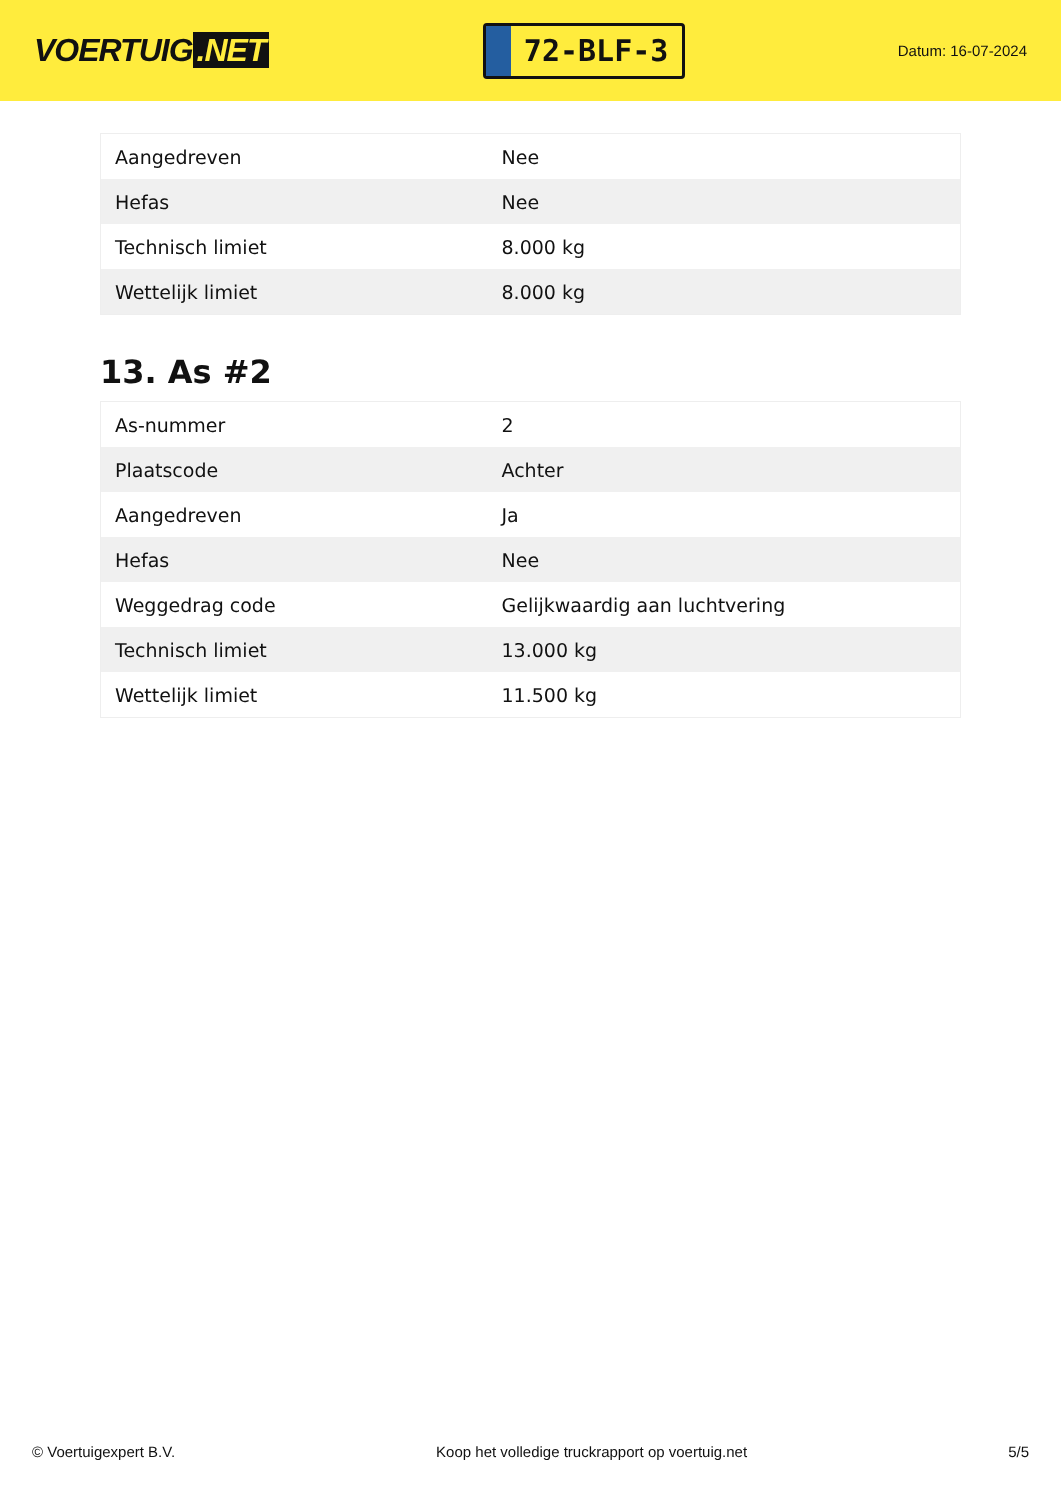VOERTUIG.NET
72-BLF-3
Datum: 16-07-2024
| Aangedreven | Nee |
| Hefas | Nee |
| Technisch limiet | 8.000 kg |
| Wettelijk limiet | 8.000 kg |
13. As #2
| As-nummer | 2 |
| Plaatscode | Achter |
| Aangedreven | Ja |
| Hefas | Nee |
| Weggedrag code | Gelijkwaardig aan luchtvering |
| Technisch limiet | 13.000 kg |
| Wettelijk limiet | 11.500 kg |
© Voertuigexpert B.V. Koop het volledige truckrapport op voertuig.net 5/5